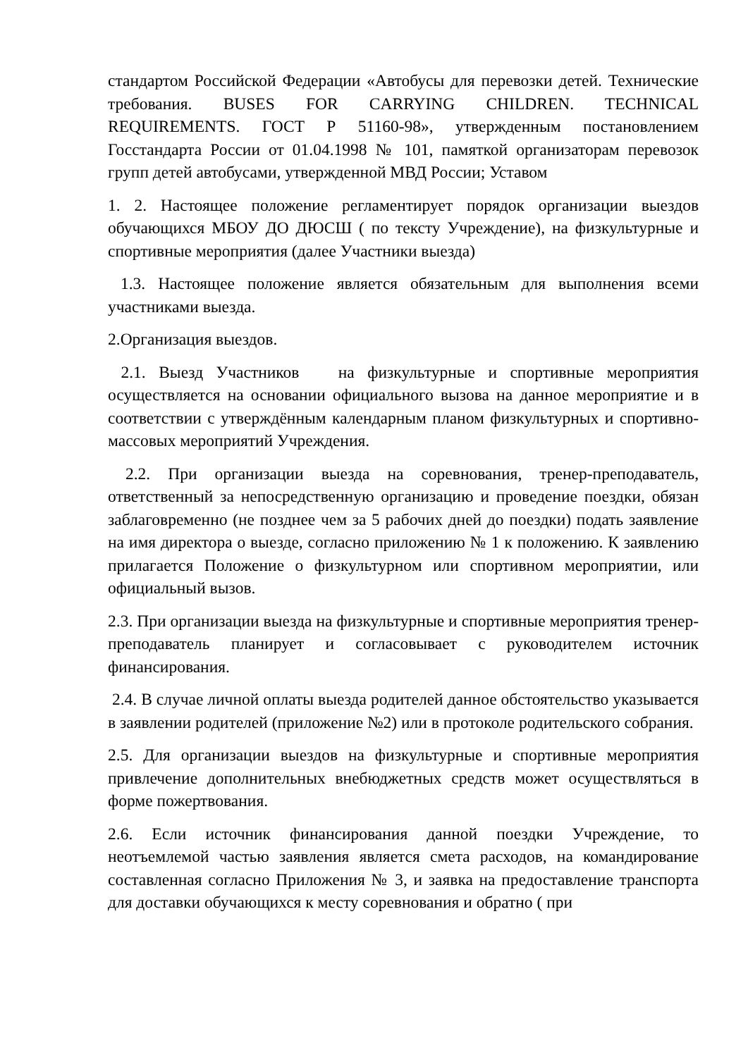стандартом Российской Федерации «Автобусы для перевозки детей. Технические требования. BUSES FOR CARRYING CHILDREN. TECHNICAL REQUIREMENTS. ГОСТ Р 51160-98», утвержденным постановлением Госстандарта России от 01.04.1998 № 101, памяткой организаторам перевозок групп детей автобусами, утвержденной МВД России; Уставом
1. 2. Настоящее положение регламентирует порядок организации выездов обучающихся МБОУ ДО ДЮСШ ( по тексту Учреждение), на физкультурные и спортивные мероприятия (далее Участники выезда)
1.3. Настоящее положение является обязательным для выполнения всеми участниками выезда.
2.Организация выездов.
2.1. Выезд Участников на физкультурные и спортивные мероприятия осуществляется на основании официального вызова на данное мероприятие и в соответствии с утверждённым календарным планом физкультурных и спортивно-массовых мероприятий Учреждения.
2.2. При организации выезда на соревнования, тренер-преподаватель, ответственный за непосредственную организацию и проведение поездки, обязан заблаговременно (не позднее чем за 5 рабочих дней до поездки) подать заявление на имя директора о выезде, согласно приложению № 1 к положению. К заявлению прилагается Положение о физкультурном или спортивном мероприятии, или официальный вызов.
2.3. При организации выезда на физкультурные и спортивные мероприятия тренер-преподаватель планирует и согласовывает с руководителем источник финансирования.
2.4. В случае личной оплаты выезда родителей данное обстоятельство указывается в заявлении родителей (приложение №2) или в протоколе родительского собрания.
2.5. Для организации выездов на физкультурные и спортивные мероприятия привлечение дополнительных внебюджетных средств может осуществляться в форме пожертвования.
2.6. Если источник финансирования данной поездки Учреждение, то неотъемлемой частью заявления является смета расходов, на командирование составленная согласно Приложения № 3, и заявка на предоставление транспорта для доставки обучающихся к месту соревнования и обратно ( при